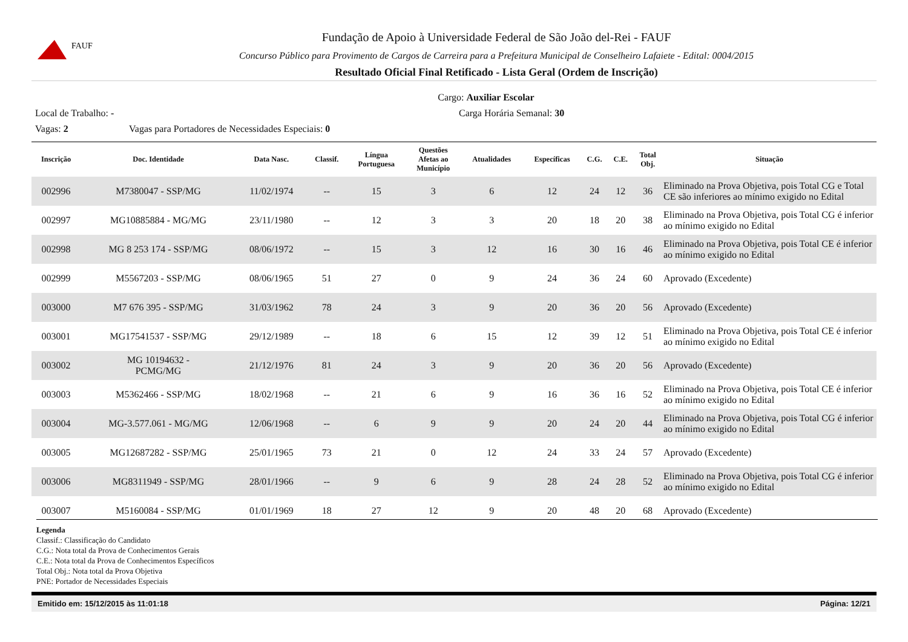FAUF
Fundação de Apoio à Universidade Federal de São João del-Rei - FAUF
Concurso Público para Provimento de Cargos de Carreira para a Prefeitura Municipal de Conselheiro Lafaiete - Edital: 0004/2015
Resultado Oficial Final Retificado - Lista Geral (Ordem de Inscrição)
Cargo: Auxiliar Escolar
Local de Trabalho: - Carga Horária Semanal: 30
Vagas: 2 Vagas para Portadores de Necessidades Especiais: 0
| Inscrição | Doc. Identidade | Data Nasc. | Classif. | Língua Portuguesa | Questões Afetas ao Município | Atualidades | Específicas | C.G. | C.E. | Total Obj. | Situação |
| --- | --- | --- | --- | --- | --- | --- | --- | --- | --- | --- | --- |
| 002996 | M7380047 - SSP/MG | 11/02/1974 | -- | 15 | 3 | 6 | 12 | 24 | 12 | 36 | Eliminado na Prova Objetiva, pois Total CG e Total CE são inferiores ao mínimo exigido no Edital |
| 002997 | MG10885884 - MG/MG | 23/11/1980 | -- | 12 | 3 | 3 | 20 | 18 | 20 | 38 | Eliminado na Prova Objetiva, pois Total CG é inferior ao mínimo exigido no Edital |
| 002998 | MG 8 253 174 - SSP/MG | 08/06/1972 | -- | 15 | 3 | 12 | 16 | 30 | 16 | 46 | Eliminado na Prova Objetiva, pois Total CE é inferior ao mínimo exigido no Edital |
| 002999 | M5567203 - SSP/MG | 08/06/1965 | 51 | 27 | 0 | 9 | 24 | 36 | 24 | 60 | Aprovado (Excedente) |
| 003000 | M7 676 395 - SSP/MG | 31/03/1962 | 78 | 24 | 3 | 9 | 20 | 36 | 20 | 56 | Aprovado (Excedente) |
| 003001 | MG17541537 - SSP/MG | 29/12/1989 | -- | 18 | 6 | 15 | 12 | 39 | 12 | 51 | Eliminado na Prova Objetiva, pois Total CE é inferior ao mínimo exigido no Edital |
| 003002 | MG 10194632 - PCMG/MG | 21/12/1976 | 81 | 24 | 3 | 9 | 20 | 36 | 20 | 56 | Aprovado (Excedente) |
| 003003 | M5362466 - SSP/MG | 18/02/1968 | -- | 21 | 6 | 9 | 16 | 36 | 16 | 52 | Eliminado na Prova Objetiva, pois Total CE é inferior ao mínimo exigido no Edital |
| 003004 | MG-3.577.061 - MG/MG | 12/06/1968 | -- | 6 | 9 | 9 | 20 | 24 | 20 | 44 | Eliminado na Prova Objetiva, pois Total CG é inferior ao mínimo exigido no Edital |
| 003005 | MG12687282 - SSP/MG | 25/01/1965 | 73 | 21 | 0 | 12 | 24 | 33 | 24 | 57 | Aprovado (Excedente) |
| 003006 | MG8311949 - SSP/MG | 28/01/1966 | -- | 9 | 6 | 9 | 28 | 24 | 28 | 52 | Eliminado na Prova Objetiva, pois Total CG é inferior ao mínimo exigido no Edital |
| 003007 | M5160084 - SSP/MG | 01/01/1969 | 18 | 27 | 12 | 9 | 20 | 48 | 20 | 68 | Aprovado (Excedente) |
Legenda
Classif.: Classificação do Candidato
C.G.: Nota total da Prova de Conhecimentos Gerais
C.E.: Nota total da Prova de Conhecimentos Específicos
Total Obj.: Nota total da Prova Objetiva
PNE: Portador de Necessidades Especiais
Emitido em: 15/12/2015 às 11:01:18 Página: 12/21